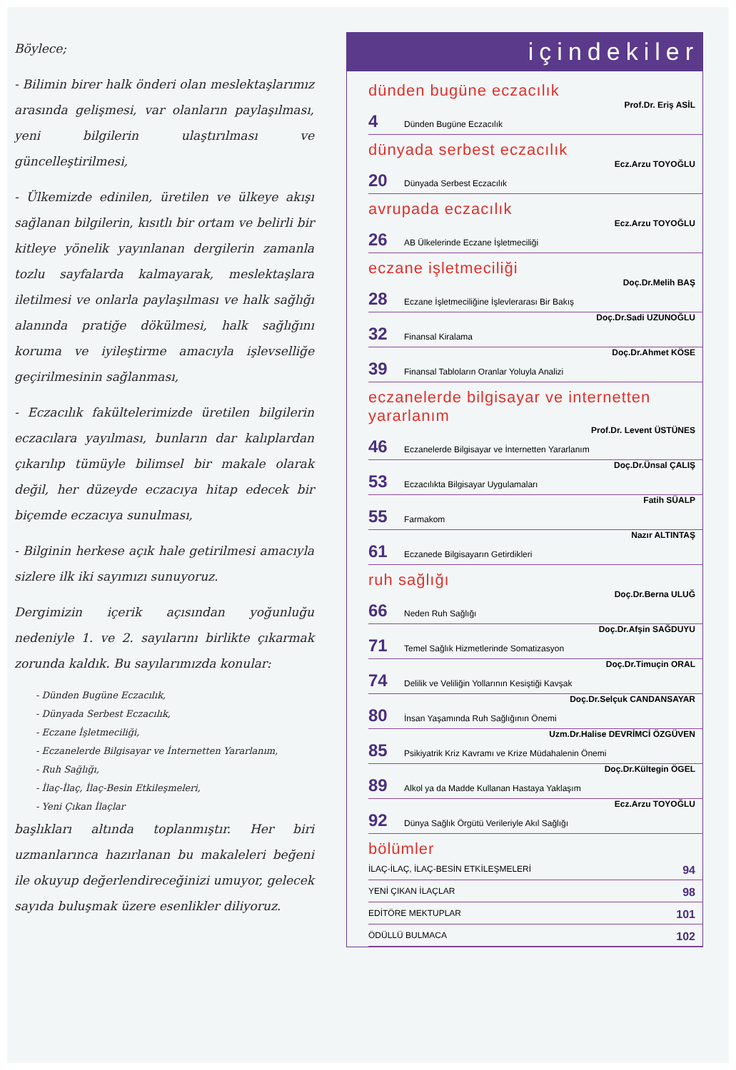Böylece;
- Bilimin birer halk önderi olan meslektaşlarımız arasında gelişmesi, var olanların paylaşılması, yeni bilgilerin ulaştırılması ve güncelleştirilmesi,
- Ülkemizde edinilen, üretilen ve ülkeye akışı sağlanan bilgilerin, kısıtlı bir ortam ve belirli bir kitleye yönelik yayınlanan dergilerin zamanla tozlu sayfalarda kalmayarak, meslektaşlara iletilmesi ve onlarla paylaşılması ve halk sağlığı alanında pratiğe dökülmesi, halk sağlığını koruma ve iyileştirme amacıyla işlevselliğe geçirilmesinin sağlanması,
- Eczacılık fakültelerimizde üretilen bilgilerin eczacılara yayılması, bunların dar kalıplardan çıkarılıp tümüyle bilimsel bir makale olarak değil, her düzeyde eczacıya hitap edecek bir biçemde eczacıya sunulması,
- Bilginin herkese açık hale getirilmesi amacıyla sizlere ilk iki sayımızı sunuyoruz.
Dergimizin içerik açısından yoğunluğu nedeniyle 1. ve 2. sayılarını birlikte çıkarmak zorunda kaldık. Bu sayılarımızda konular:
- Dünden Bugüne Eczacılık,
- Dünyada Serbest Eczacılık,
- Eczane İşletmeciliği,
- Eczanelerde Bilgisayar ve İnternetten Yararlanım,
- Ruh Sağlığı,
- İlaç-İlaç, İlaç-Besin Etkileşmeleri,
- Yeni Çıkan İlaçlar
başlıkları altında toplanmıştır. Her biri uzmanlarınca hazırlanan bu makaleleri beğeni ile okuyup değerlendireceğinizi umuyor, gelecek sayıda buluşmak üzere esenlikler diliyoruz.
içindekiler
dünden bugüne eczacılık
Prof.Dr. Eriş ASİL
4 Dünden Bugüne Eczacılık
dünyada serbest eczacılık
Ecz.Arzu TOYOĞLU
20 Dünyada Serbest Eczacılık
avrupada eczacılık
Ecz.Arzu TOYOĞLU
26 AB Ülkelerinde Eczane İşletmeciliği
eczane işletmeciliği
Doç.Dr.Melih BAŞ
28 Eczane İşletmeciliğine İşlevlerarası Bir Bakış
Doç.Dr.Sadi UZUNOĞLU
32 Finansal Kiralama
Doç.Dr.Ahmet KÖSE
39 Finansal Tabloların Oranlar Yoluyla Analizi
eczanelerde bilgisayar ve internetten yararlanım
Prof.Dr. Levent ÜSTÜNES
46 Eczanelerde Bilgisayar ve İnternetten Yararlanım
Doç.Dr.Ünsal ÇALIŞ
53 Eczacılıkta Bilgisayar Uygulamaları
Fatih SÜALP
55 Farmakom
Nazır ALTINTAŞ
61 Eczanede Bilgisayarın Getirdikleri
ruh sağlığı
Doç.Dr.Berna ULUĞ
66 Neden Ruh Sağlığı
Doç.Dr.Afşin SAĞDUYU
71 Temel Sağlık Hizmetlerinde Somatizasyon
Doç.Dr.Timuçin ORAL
74 Delilik ve Veliliğin Yollarının Kesiştiği Kavşak
Doç.Dr.Selçuk CANDANSAYAR
80 İnsan Yaşamında Ruh Sağlığının Önemi
Uzm.Dr.Halise DEVRİMCİ ÖZGÜVEN
85 Psikiyatrik Kriz Kavramı ve Krize Müdahalenin Önemi
Doç.Dr.Kültegin ÖGEL
89 Alkol ya da Madde Kullanan Hastaya Yaklaşım
Ecz.Arzu TOYOĞLU
92 Dünya Sağlık Örgütü Verileriyle Akıl Sağlığı
bölümler
İLAÇ-İLAÇ, İLAÇ-BESİN ETKİLEŞMELERİ 94
YENİ ÇIKAN İLAÇLAR 98
EDİTÖRE MEKTUPLAR 101
ÖDÜLLÜ BULMACA 102